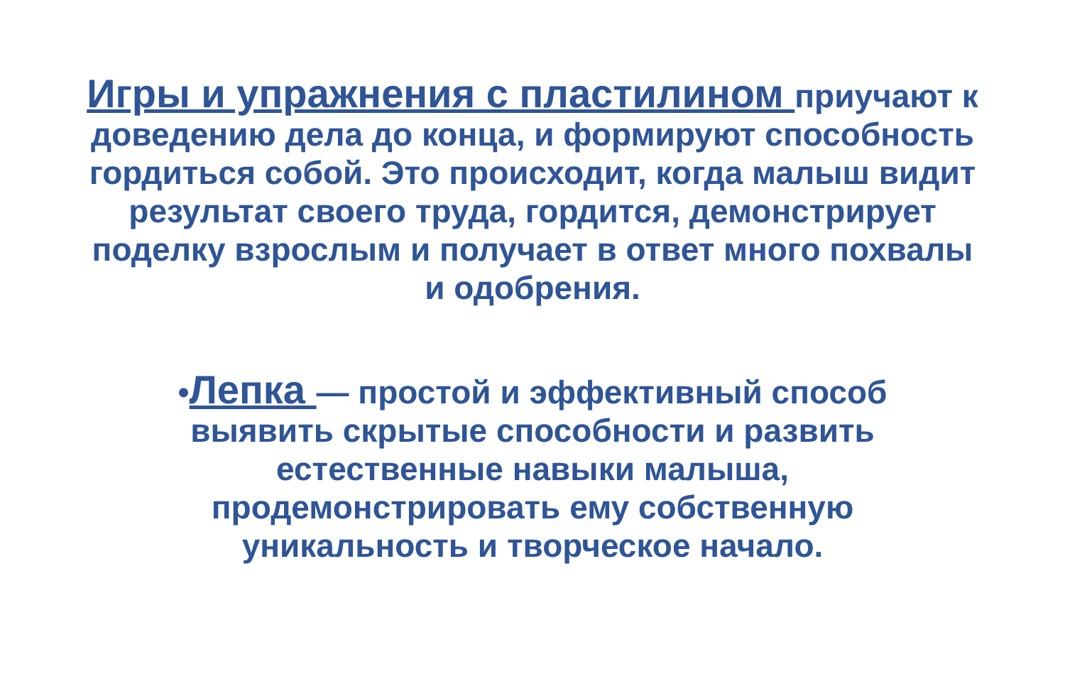Игры и упражнения с пластилином приучают к доведению дела до конца, и формируют способность гордиться собой. Это происходит, когда малыш видит результат своего труда, гордится, демонстрирует поделку взрослым и получает в ответ много похвалы и одобрения.
•Лепка — простой и эффективный способ выявить скрытые способности и развить естественные навыки малыша, продемонстрировать ему собственную уникальность и творческое начало.